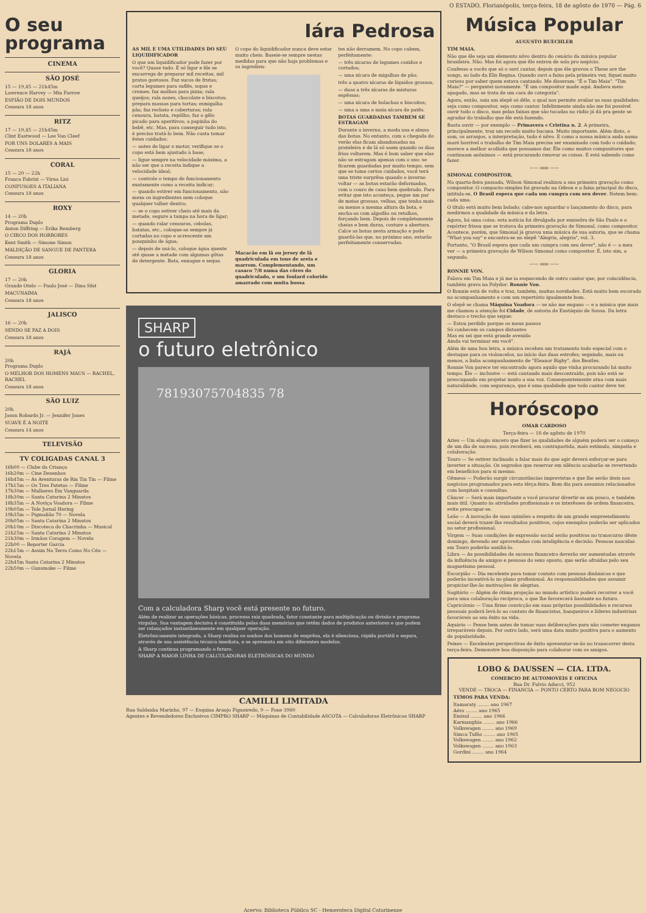O ESTADO, Florianópolis, terça-feira, 18 de agôsto de 1970 — Pág. 6
O seu programa
CINEMA
SÃO JOSÉ
15 — 19,45 — 21h45m
Lawrence Harvey — Mia Farrow
ESPIÃO DE DOIS MUNDOS
Censura 18 anos
RITZ
17 — 19,45 — 21h45m
Clint Eastwood — Lee Van Cleef
POR UNS DOLARES A MAIS
Censura 18 anos
CORAL
15 — 20 — 22h
Franco Fabrizi — Virna Lisi
CONFUSOES A ITALIANA
Censura 18 anos
ROXY
14 — 20h
Programa Duplo
Anton Diffring — Erika Remberg
O CIRCO DOS HORRORES
Kent Smith — Simone Simon
MALDIÇÃO DE SANGUE DE PANTERA
Censura 18 anos
GLORIA
17 — 20h
Grande Otelo — Paulo José — Dina Sfat
MACUNAIMA
Censura 18 anos
JALISCO
16 — 20h
SENDO SE FAZ A DOIS
Censura 18 anos
RAJÁ
20h
Programa Duplo
O MELHOR DOS HOMENS MAUS — RACHEL, RACHEL
Censura 18 anos
SÃO LUIZ
20h
Jason Robards Jr. — Jennifer Jones
SUAVE É A NOITE
Censura 14 anos
TELEVISÃO
TV COLIGADAS CANAL 3
16h00 — Clube da Criança
16h20m — Cine Desenhos
16h45m — As Aventuras de Rin Tin Tin — Filme
17h15m — Os Tres Patetas — Filme
17h30m — Mulheres Em Vanguarda
18h30m — Santa Catarina 2 Minutos
18h35m — A Noviça Voadora — Filme
19h05m — Tele Jornal Hering
19h35m — Pigmalião 70 — Novela
20h05m — Santa Catarina 2 Minutos
20h10m — Discoteca do Chacrinha — Musical
21h25m — Santa Catarina 2 Minutos
21h30m — Irmãos Coragem — Novela
22h00 — Reporter Garcia
22h15m — Assim Na Terra Como No Céu — Novela
22h45m Santa Catarina 2 Minutos
22h50m — Gunsmoke — Filme
Iára Pedrosa
AS MIL E UMA UTILIDADES DO SEU LIQUIDIFICADOR
O que um liquidificador pode fazer por você? Quase tudo. É só ligar e êle se encarrega de preparar mil receitas, mil pratos gostosos. Faz sucos de frutas; corta legumes para suflês, sopas e cremes; faz molhos para pizza; rala queijos; rala nozes, chocolate e biscotos; prepara massas para tortas; esmigalha pão; faz recheio e coberturas; rala cenoura, batata, repôlho; faz o gêlo picado para aperitivos; a papinha do bebê, etc. Mas, para conseguir tudo isto, é preciso tratá-lo bem. Não custa tomar êstes cuidados:
— antes de ligar o motor, verifique se o copo está bem ajustado à base;
— ligue sempre na velocidade máxima, a não ser que a receita indique a velocidade ideal;
— controle o tempo de funcionamento exatamente como a receita indicar;
— quando estiver em funcionamento, não mexa os ingredientes nem coloque qualquer talher dentro;
— se o copo estiver cheio até mais da metade, segure a tampa na hora de ligar;
— quando ralar cenouras, cebolas, batatas, etc., coloque-as sempre já cortadas no copo e acrescente um pouquinho de água;
— depois de usá-lo, coloque água quente até quase a metade com algumas gôtas de detergente. Bata, enxague e seque.
O copo do liquidificador nunca deve estar muito cheio. Baseie-se sempre nestas medidas para que não haja problemas e os ingredien-
Macacão em lã ou jersey de lã quadriculada em tons de areia e marrom. Complementando, um casaco 7/8 numa das côres do quadriculado, e um foulard colorido amarrado com muita bossa
tes não derramem. No copo cabem, perfeitamente:
— três xícaras de legumes cozidos e cortados;
— uma xícara de migalhas de pão;
três a quatro xícaras de líquidos grossos;
— duas a três xícaras de misturas espêssas;
— uma xícara de bolachas e biscoitos;
— uma a uma e meia xícara de patês.
BOTAS GUARDADAS TAMBEM SE ESTRAGAM
Durante o inverno, a moda usa e abusa das botas. No entanto, com a chegada do verão elas ficam abandonadas na prateleira e de lá só saem quando os dias frios voltarem. Mas é bom saber que elas não se estragam apenas com o uso: se ficarem guardadas por muito tempo, sem que se tome certos cuidados, você terá uma triste surprêsa quando o inverno voltar — as botas estarão deformadas, com o couro de cano bem quebrado. Para evitar que isto aconteça, pegue um par de meias grossas, velhas, que tenha mais ou menos a mesma altura da bota, e encha-as com algodão ou retalhos, forçando bem. Depois de completamente cheias e bem duras, costure a abertura. Calce as botas nesta armação e pode guardá-las que, no próximo ano, estarão perfeitamente conservadas.
SHARP
o futuro eletrônico
78193075704835 78
Com a calculadora Sharp você está presente no futuro.
Além de realizar as operações básicas, processa raiz quadrada, fator constante para multiplicação ou divisão e programa vírgulas. Sua vantagem decisiva é constituída pelas duas memórias que retêm dados de produtos anteriores e que podem ser relançados instantâneamente em qualquer operação.
Eletrônicamente integrada, a Sharp realiza os sonhos dos homens de emprêsa, ela é silenciosa, rápida portátil e segura, através de sua assistência técnica imediata, e se apresenta em oito diferentes modelos.
A Sharp continua programando o futuro.
SHARP A MAIOR LINHA DE CALCULADORAS ELETRÔNICAS DO MUNDO
CAMILLI LIMITADA
Rua Saldanha Marinho, 97 — Esquina Araujo Figueiredo, 9 — Fone 3980
Agentes e Revendedores Exclusivos CIMPRO SHARP — Máquinas de Contabilidade ASCOTA — Calculadoras Eletrônicas SHARP
Música Popular
AUGUSTO BUECHLER
TIM MAIA.
Não que êle seja um elemento nôvo dentro do cenário da música popular brasileira. Não. Mas foi agora que êle entrou de sola pro negócio.
Confesso a vocês que só o ouvi cantar, depois que êle gravou o These are the songs, ao lado da Elis Regina. Quando ouvi a faixa pela primeira vez, fiquei muito curioso por saber quem estava cantando. Me disseram: "É o Tim Maia". "Tim Maia?" — perguntei novamente. "É um compositor made aqui. Andava meio apagado, mas se trata de um cara de categoria".
Agora, então, saiu um elepê só dêle, o qual nos permite avaliar as suas qualidades: seja como compositor, seja como cantor. Infelizmente ainda não me foi possível ouvir todo o disco, mas pelas faixas que são tocadas no rádio já dá pra gente se agradar do trabalho que êle está fazendo.
Basta ouvir — por exemplo — Primavera e Cristina n. 2. A primeira, principalmente, traz um recado muito bacana. Muito importante. Além disto, o som, os arranjos, a interpretação, tudo é nôvo. E como a nossa música anda numa maré horrível o trabalho de Tim Maia precisa ser examinado com todo o cuidado; merece a melhor acolhida que possamos dar. Êle como muitos compositores que continuam anônimos — está procurando renovar as coisas. E está sabendo como fazer.
—— ooo ——
SIMONAL COMPOSITOR.
Na quarta-feira passada, Wilson Simonal realizou a sua primeira gravação como compositor. O compacto-simples foi gravado na Odeon e a faixa principal do disco, intitula-se, O Brasil espera que cada um cumpra com seu dever. Notem bem: cada uma.
O título está muito bem bolado; cabe-nos aguardar o lançamento do disco, para medirmos a qualidade da música e da letra.
Agora, há uma coisa: esta notícia foi divulgada por emissôra de São Paulo e o repórter frisou que se tratava da primeira gravação de Simonal, como compositor. Acontece, porém, que Simonal já gravou uma música de sua autoria, que se chama "What you say" e encontra-se no elepê "Alegria, alegria", vol. 3.
Portanto, "O Brasil espera que cada um cumpra com seu dever", não é — a meu ver — a primeira gravação de Wilson Simonal como compositor. É, isto sim, a segunda.
—— ooo ——
RONNIE VON.
Falava em Tim Maia e já me ia esquecendo de outro cantor que, por coincidência, também grava na Polydor: Ronnie Von.
O Ronnie está de volta e traz, também, muitas novidades. Está muito bem escorado no acompanhamento e com um repertório igualmente bom.
O elepê se chama Máquina Voadora — se não me engano — e a música que mais me chamou a atenção foi Cidade, de autoria de Eustáquio de Sousa. Da letra destaco o trecho que segue:
— Estou perdido porque os meus passos
Só conhecem os campos distantes
Mas eu sei que está grande avenida
Ainda vai terminar em você".
Além de uma boa letra, a música recebeu um tratamento todo especial com o destaque para os violoncelos, no início das duas estrofes; seguindo, mais ou menos, a linha acompanhamento de "Eleanor Rigby", dos Beatles.
Ronnie Von parece ter encontrado agora aquilo que vinha procurando há muito tempo. Êle — inclusive — está cantando mais descontraído, pois não está se preocupando em projetar muito a sua voz. Consequentemente atua com mais naturalidade, com segurança, que é uma qualidade que todo cantor deve ter.
Horóscopo
OMAR CARDOSO
Terça-feira — 18 de agôsto de 1970
Aries — Um elogio sincero que fizer às qualidades de alguém poderá ser o começo de um dia de sucesso, pois receberá, em contrapartida, mais estímulo, simpatia e colaboração.
Touro — Se estiver inclinado a falar mais do que agir deverá esforçar-se para inverter a situação. Os segredos que reservar em silêncio acabarão se revertendo em benefícios para si mesmo.
Gêmeos — Poderão surgir circunstâncias imprevistas e que lhe serão úteis nos negócios programados para esta têrça-feira. Bom dia para assuntos relacionados com hospitais e consultas.
Câncer — Será mais importante a você procurar divertir-se um pouco, e também mais útil. Quanto às atividades profissionais e os interêsses de ordem financeira, evite preocupar-se.
Leão — A inovação de suas opiniões a respeito de um grande empreendimento social deverá trazer-lhe resultados positivos, cujos exemplos poderão ser aplicados no setor profissional.
Virgem — Suas condições de expressão social serão positivas no transcurso dêste domingo, devendo ser aproveitadas com inteligência e decisão. Pessoas nascidas em Touro poderão auxiliá-lo.
Libra — As possibilidades de sucesso financeiro deverão ser aumentadas através da influência de amigos e pessoas do sexo oposto, que serão afraidas pelo seu magnetismo pessoal.
Escorpião — Dia excelente para tomar contato com pessoas dinâmicas e que poderão incentivá-lo no plano profissional. As responsabilidades que assumir propiciar-lhe-ão motivações de alegrias.
Sagitário — Algém de ótima projeção no mundo artístico poderá recorrer a você para uma colaboração recíproca, o que lhe favorecerá bastante no futuro.
Capricórnio — Uma firme convicção em suas próprias possibilidades e recursos pessoais poderá levá-lo ao contato de financistas, banqueiros e líderes industriais favoráveis ao seu êxito na vida.
Aquário — Pense bem antes de tomar suas deliberações para não cometer enganos irreparáveis depois. Por outro lado, será uma data muito positiva para o aumento de popularidade.
Peixes — Excelentes perspectivas de êxito apresentar-se-ão no transcorrer desta terça-feira. Demonstre boa disposição para colaborar com os amigos.
LOBO & DAUSSEN — CIA. LTDA.
COMERCIO DE AUTOMOVEIS E OFICINA
Rua Dr. Fulvio Aducci, 952
VENDE — TROCA — FINANCIA — PONTO CERTO PARA BOM NEGOCIO
TEMOS PARA VENDA:
Itamaraty ........ ano 1967
Aéro ........ ano 1965
Emisul ........ ano 1966
Karmanghia ........ ano 1966
Volkswagen ........ ano 1969
Simca Tufão ........ ano 1965
Volkswagen ........ ano 1962
Volkswagen ........ ano 1963
Gordini ........ ano 1964
Acervo: Biblioteca Pública SC - Hemeroteca Digital Catarinense